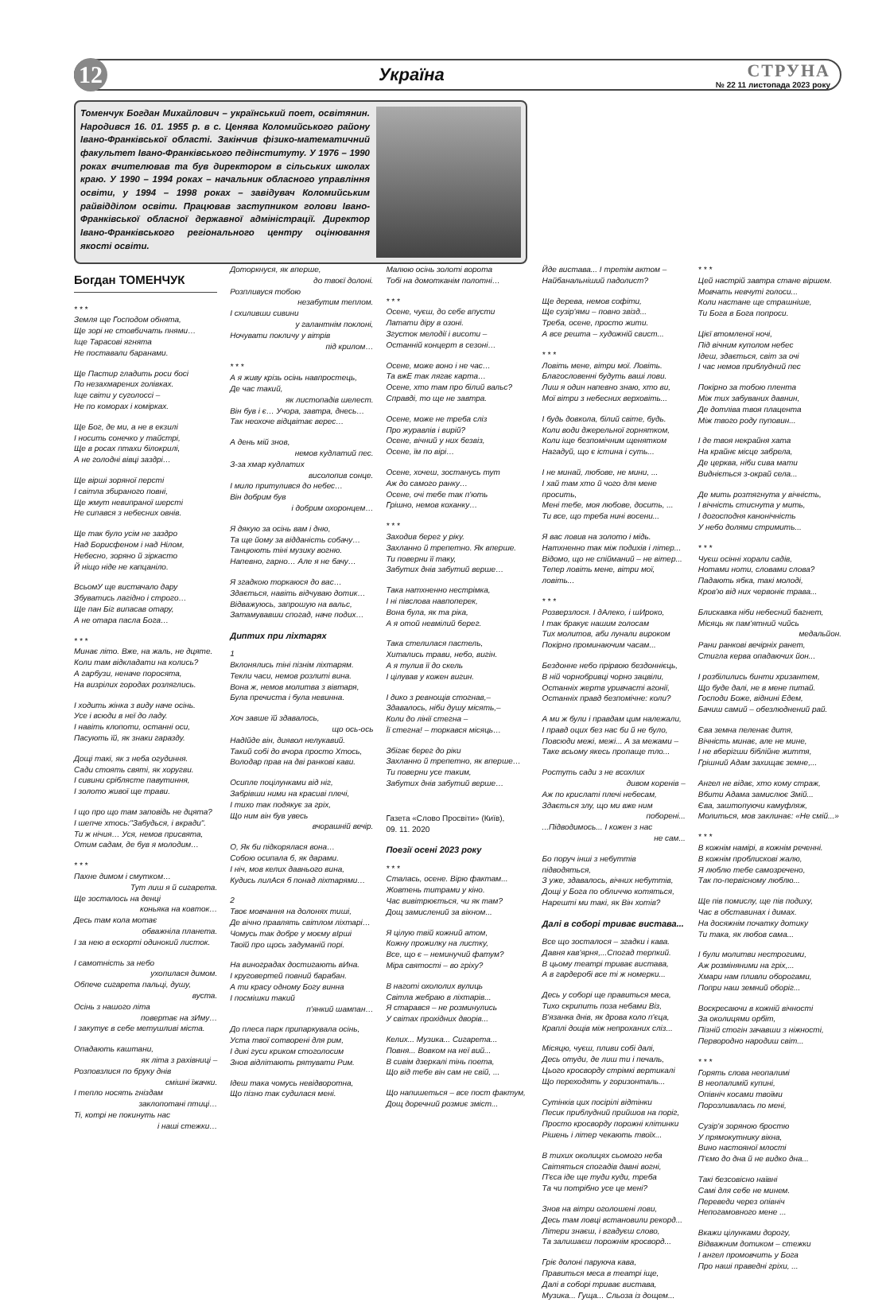12
Україна
СТРУНА
№ 22 11 листопада 2023 року
Томенчук Богдан Михайлович – український поет, освітянин. Народився 16. 01. 1955 р. в с. Ценява Коломийського району Івано-Франківської області. Закінчив фізико-математичний факультет Івано-Франківського педінституту. У 1976 – 1990 роках вчителював та був директором в сільських школах краю. У 1990 – 1994 роках – начальник обласного управління освіти, у 1994 – 1998 роках – завідувач Коломийським райвідділом освіти. Працював заступником голови Івано-Франківської обласної державної адміністрації. Директор Івано-Франківського регіонального центру оцінювання якості освіти.
Богдан ТОМЕНЧУК
* * *
Земля ще Господом обнята,
Ще зорі не стовбичать пнями…
Іще Тарасові ягнята
Не поставали баранами.
Ще Пастир гладить роси босі
По незахмарених голівках.
Іще світи у суголоссі –
Не по коморах і комірках.
Ще Бог, де ми, а не в екзилі
І носить сонечко у тайстрі,
Ще в росах птахи білокрилі,
А не голодні вівці заздрі…
Ще вірші зоряної персті
І світла збираного повні,
Ще жмут невипраної шерсті
Не сипався з небесних овнів.
Ще так було усім не заздро
Над Борисфеном і над Нілом,
Небесно, зоряно й зіркасто
Й ніщо ніде не капцаніло.
ВсьомУ ще вистачало дару
Збуватись лагідно і строго…
Ще пан Біг випасав отару,
А не отара пасла Бога…
* * *
Минає літо. Вже, на жаль, не дцяте.
Коли там відкладати на колись?
А гарбузи, неначе поросята,
На визрілих городах розляглись.
І ходить жінка з виду наче осінь.
Усе і всюди в неї до ладу.
І навіть клопоти, останні оси,
Пасують їй, як знаки гаразду.
Дощі такі, як з неба огудиння.
Сади стоять святі, як хоругви.
І сивини сріблясте павутиння,
І золото живої ще трави.
І що про що там заповідь не дцята?
І шепче хтось:"Забудься, і вкради".
Ти ж нічия… Уся, немов присвята,
Отим садам, де був я молодим…
* * *
Пахне димом і смутком…
Тут лиш я й сигарета.
Ще зосталось на денці
коньяка на ковток…
Десь там кола мотає
обважніла планета.
І за нею в ескорті одинокий листок.
І самотність за небо
ухопилася димом.
Обпече сигарета пальці, душу,
вуста.
Осінь з нашого літа
повертає на зИму…
І закутує в себе метушливі міста.
Опадають каштани,
як літа з рахівниці –
Розповзлися по бруку днів
смішні їжачки.
І тепло носять гніздам
заклопотані птиці…
Ті, котрі не покинуть нас
і наші стежки…
Доторкнуся, як вперше,
до твоєї долоні.
Розпливуся тобою
незабутим теплом.
І схиливши сивини
у галантнім поклоні,
Ночувати покличу у вітрів
під крилом…
* * *
А я живу крізь осінь навпростець,
Де час такий,
як листопадів шелест.
Він був і є… Учора, завтра, днесь…
Так неохоче відцвітає верес…
А день мій знов,
немов кудлатий пес.
З-за хмар кудлатих
висолопив сонце.
І мило притулився до небес…
Він добрим був
і добрим охоронцем…
Я дякую за осінь вам і дню,
Та ще йому за відданість собачу…
Танцюють тіні музику вогню.
Напевно, гарно… Але я не бачу…
Я згадкою торкаюся до вас…
Здається, навіть відчуваю дотик…
Відважуюсь, запрошую на вальс,
Затамувавши спогад, наче подих…
Диптих при ліхтарях
1
Вклонялись тіні пізнім ліхтарям.
Текли часи, немов розлиті вина.
Вона ж, немов молитва з вівтаря,
Була пречиста і була невинна.
Хоч завше їй здавалось,
що ось-ось
НадІйде він, диявол нелукавий.
Такий собі до вчора просто Хтось,
Володар прав на дві ранкові кави.
Осипле поцілунками від ніг,
Забрівши ними на красиві плечі,
І тихо так подякує за гріх,
Що ним він був увесь
вчорашній вечір.
О, Як би підкорялася вона…
Собою осипала б, як дарами.
І ніч, мов келих давнього вина,
Кудись лилАся б понад ліхтарями…
2
Твоє мовчання на долонях тиші,
Де вічно правлять світлом ліхтарі…
Чомусь так добре у моєму вІрші
Твоїй про щось задуманій порі.
На виноградах достигають вИна.
І круговертей повний барабан.
А ти красу одному Богу винна
І посмішки такий
п'янкий шампан…
До плеса парк припаркувала осінь,
Уста твої сотворені для рим,
І дикі гуси криком стоголосим
Знов відлітають рятувати Рим.
Ідеш така чомусь невідворотна,
Що пізно так судилася мені.
Малюю осінь золоті ворота
Тобі на домотканім полотні…
* * *
Осене, чуєш, до себе впусти
Латати діру в озоні.
Згусток мелодії і висоти –
Останній концерт в сезоні…
Осене, може воно і не час…
Та вжЕ так лягає карта…
Осене, хто там про білий вальс?
Справді, то ще не завтра.
Осене, може не треба сліз
Про журавлів і вирій?
Осене, вічний у них безвіз,
Осене, їм по вірі…
Осене, хочеш, зостанусь тут
Аж до самого ранку…
Осене, очі тебе так п'ють
Грішно, немов коханку…
* * *
Заходив берег у ріку.
Захланно й трепетно. Як вперше.
Ти поверни її таку,
Забутих днів забутий верше…
Така натхненно нестрімка,
І ні півслова навпоперек,
Вона була, як та ріка,
А я отой невмілий берег.
Така стелилася пастель,
Хитались трави, небо, вигін.
А я тулив її до скель
І цілував у кожен вигин.
І дико з ревнощів стогнав,–
Здавалось, ніби душу місять,–
Коли до лінії стегна –
Її стегна! – торкався місяць…
Збігає берег до ріки
Захланно й трепетно, як вперше…
Ти поверни усе таким,
Забутих днів забутий верше…
Газета «Слово Просвіти» (Київ),
09. 11. 2020
Поезії осені 2023 року
* * *
Сталась, осене. Вірю фактам...
Жовтень титрами у кіно.
Час вивітрюється, чи як там?
Дощ замислений за вікном...
Я цілую твій кожний атом,
Кожну прожилку на листку,
Все, що є – неминучий фатум?
Міра святості – во гріху?
В наготі охололих вулиць
Світла жебраю в ліхтарів...
Я старався – не розминулись
У світах прохідних дворів...
Келих... Музика... Сигарета...
Повня... Вовком на неї вий...
В сивім дзеркалі тінь поета,
Що від тебе він сам не свій, ...
Що напишеться – все пост фактум,
Дощ доречний розмиє зміст...
Йде вистава... І третім актом –
Найбанальніший падолист?
Ще дерева, немов софіти,
Ще сузір'ями – повно звізд...
Треба, осене, просто жити.
А все решта – художній свист...
* * *
Ловіть мене, вітри мої. Ловіть.
Благословенні будуть ваші лови.
Лиш я один напевно знаю, хто ви,
Мої вітри з небесних верховіть...
І будь довкола, білий світе, будь.
Коли води джерельної горнятком,
Коли іще безпомічним щенятком
Нагадуй, що є істина і суть...
І не минай, любове, не мини, ...
І хай там хто й чого для мене просить,
Мені тебе, моя любове, досить, ...
Ти все, що треба нині восени...
Я вас ловив на золото і мідь.
Натхненно так між подихів і літер...
Відомо, що не спійманий – не вітер...
Тепер ловіть мене, вітри мої, ловіть...
* * *
Розверзлося. І дАлеко, і шИроко,
І так бракує нашим голосам
Тих молитов, аби лунали вироком
Покірно проминаючим часам...
Бездонне небо прірвою бездоннієць,
В ній чорнобривці чорно зацвіли,
Останніх жертв уривчасті агонії,
Останніх правд безпомічне: коли?
А ми ж були і правдам цим належали,
І правд оцих без нас би й не було,
Повсюди межі, межі... А за межами –
Таке всьому якесь пропаще тло...
Ростуть сади з не всохлих
дивом коренів –
Аж по крислаті плечі небесам,
Здається злу, що ми вже ним
поборені......Підводимось... І кожен з нас
не сам...
Бо поруч інші з небуттів підводяться,
З уже, здавалось, вічних небуттів,
Дощі у Бога по обличчю котяться,
Нарешті ми такі, як Він хотів?
Далі в соборі триває вистава...
Все що зосталося – згадки і кава.
Давня кав'ярня,...Спогад терпкий.
В цьому театрі триває вистава,
А в гардеробі все ті ж номерки...
Десь у соборі ще правиться меса,
Тихо скрипить поза небами Віз,
В'язанка днів, як дрова коло п'єца,
Краплі дощів між непроханих сліз...
Місяцю, чуєш, пливи собі далі,
Десь отуди, де лиш ти і печаль,
Цього кросворду стрімкі вертикалі
Що переходять у горизонталь...
Сутінків цих посірілі відтінки
Песик приблудний прийшов на поріг,
Просто кросворду порожні клітинки
Рішень і літер чекають твоїх...
В тихих околицях сьомого неба
Світяться спогадів давні вогні,
П'єса іде ще туди куди, треба
Та чи потрібно усе це мені?
Знов на вітри оголошені лови,
Десь там ловці встановили рекорд...
Літери знаєш, і вгадуєш слово,
Та залишаєш порожнім кросворд...
Гріє долоні паруюча кава,
Правиться меса в театрі іще,
Далі в соборі триває вистава,
Музика... Гуща... Сльоза із дощем...
* * *
Цей настрій завтра стане віршем.
Мовчать невчуті голоси...
Коли настане ще страшніше,
Ти Бога в Бога попроси.
Цієї втомленої ночі,
Під вічним куполом небес
Ідеш, здається, світ за очі
І час немов приблудний пес
Покірно за тобою плента
Між тих забуваних давнин,
Де дотліва твоя плацента
Між твого роду пуповин...
І де твоя некрайня хата
На крайнє місце забрела,
Де церква, ніби сива мати
Видніється з-окрай села...
Де мить розтягнута у вічність,
І вічність стиснута у мить,
І догосподня канонічність
У небо долями стримить...
* * *
Чуєш осінні хорали садів,
Нотами ноти, словами слова?
Падають ябка, такі молоді,
Кров'ю від них червоніє трава...
Блискавка ніби небесний багнет,
Місяць як пам'ятний чийсь
медальйон.
Рани ранкові вечірніх ранет,
Стигла керва опадаючих йон...
І розбілились бинти хризантем,
Що буде далі, не в мене питай.
Господи Боже, віднині Едем,
Бачиш самий – обезлюднений рай.
Єва земна пеленає дитя,
Вічність минає, але не мине,
І не вберігши біблійне життя,
Грішний Адам захищає земне,...
Ангел не відає, хто кому страж,
Вбити Адама замислює Змій...
Єва, заштопуючи камуфляж,
Молиться, мов заклинає: «Не смій...»
* * *
В кожнім намірі, в кожнім реченні.
В кожнім проблискові жалю,
Я люблю тебе самозречено,
Так по-первісному люблю...
Ще пів помислу, ще пів подиху,
Час в обставинах і димах.
На досяжнім початку дотику
Ти така, як любов сама...
І були молитви нестрогими,
Аж розміняними на гріх,...
Хмари нам пливли оборогами,
Попри наш земний оборіг...
Воскресаючи в кожній вічності
За околицями орбіт,
Пізній стогін зачавши з ніжності,
Первородно народиш світ...
* * *
Горять слова неопалимі
В неопалимій купині,
Опівніч косами твоїми
Порозливалась по мені,
Сузір'я зоряною бростю
У прямокутнику вікна,
Вино настояної млості
П'ємо до дна й не видко дна...
Такі безсовісно наївні
Самі для себе не минем.
Переведи через опівніч
Непогамовного мене ...
Вкажи цілунками дорогу,
Відважним дотиком – стежки
І ангел промовчить у Бога
Про наші праведні гріхи, ...